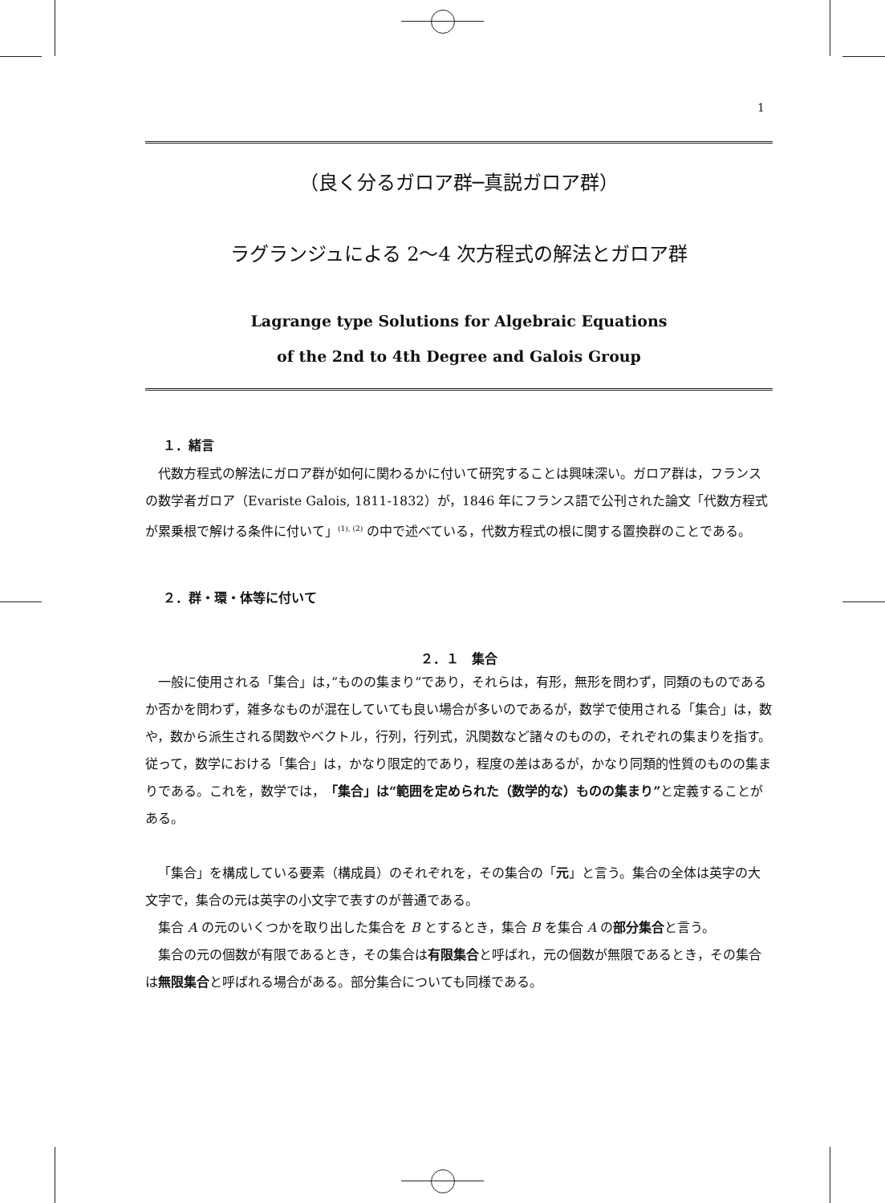1
（良く分るガロア群─真説ガロア群）
ラグランジュによる 2～4 次方程式の解法とガロア群
Lagrange type Solutions for Algebraic Equations
of the 2nd to 4th Degree and Galois Group
１．緒言
代数方程式の解法にガロア群が如何に関わるかに付いて研究することは興味深い。ガロア群は，フランスの数学者ガロア（Evariste Galois, 1811-1832）が，1846 年にフランス語で公刊された論文「代数方程式が累乗根で解ける条件に付いて」<sup>(1), (2)</sup> の中で述べている，代数方程式の根に関する置換群のことである。
２．群・環・体等に付いて
２．１　集合
一般に使用される「集合」は，”ものの集まり”であり，それらは，有形，無形を問わず，同類のものであるか否かを問わず，雑多なものが混在していても良い場合が多いのであるが，数学で使用される「集合」は，数や，数から派生される関数やベクトル，行列，行列式，汎関数など諸々のものの，それぞれの集まりを指す。従って，数学における「集合」は，かなり限定的であり，程度の差はあるが，かなり同類的性質のものの集まりである。これを，数学では，「集合」は“範囲を定められた（数学的な）ものの集まり”と定義することがある。
「集合」を構成している要素（構成員）のそれぞれを，その集合の「元」と言う。集合の全体は英字の大文字で，集合の元は英字の小文字で表すのが普通である。
集合 A の元のいくつかを取り出した集合を B とするとき，集合 B を集合 A の部分集合と言う。
集合の元の個数が有限であるとき，その集合は有限集合と呼ばれ，元の個数が無限であるとき，その集合は無限集合と呼ばれる場合がある。部分集合についても同様である。